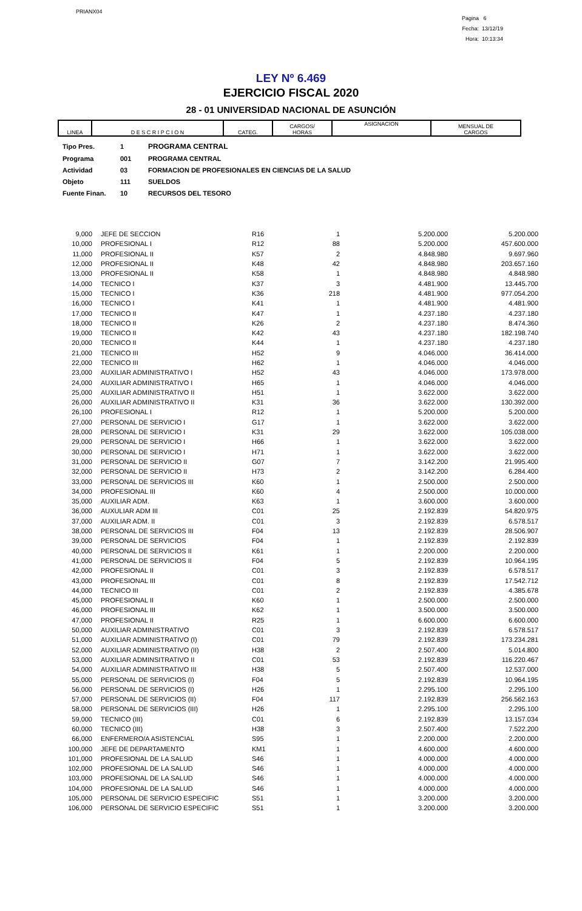PRIANX04
Pagina 6
Fecha: 13/12/19
Hora: 10:13:34
LEY Nº 6.469
EJERCICIO FISCAL 2020
28 - 01 UNIVERSIDAD NACIONAL DE ASUNCIÓN
| LINEA | D E S C R I P C I O N | CATEG. | CARGOS/ HORAS | ASIGNACION | MENSUAL DE CARGOS |
| Tipo Pres. | 1 | PROGRAMA CENTRAL |
| Programa | 001 | PROGRAMA CENTRAL |
| Actividad | 03 | FORMACION DE PROFESIONALES EN CIENCIAS DE LA SALUD |
| Objeto | 111 | SUELDOS |
| Fuente Finan. | 10 | RECURSOS DEL TESORO |
| 9,000 | JEFE DE SECCION | R16 | 1 | 5.200.000 | 5.200.000 |
| 10,000 | PROFESIONAL I | R12 | 88 | 5.200.000 | 457.600.000 |
| 11,000 | PROFESIONAL II | K57 | 2 | 4.848.980 | 9.697.960 |
| 12,000 | PROFESIONAL II | K48 | 42 | 4.848.980 | 203.657.160 |
| 13,000 | PROFESIONAL II | K58 | 1 | 4.848.980 | 4.848.980 |
| 14,000 | TECNICO I | K37 | 3 | 4.481.900 | 13.445.700 |
| 15,000 | TECNICO I | K36 | 218 | 4.481.900 | 977.054.200 |
| 16,000 | TECNICO I | K41 | 1 | 4.481.900 | 4.481.900 |
| 17,000 | TECNICO II | K47 | 1 | 4.237.180 | 4.237.180 |
| 18,000 | TECNICO II | K26 | 2 | 4.237.180 | 8.474.360 |
| 19,000 | TECNICO II | K42 | 43 | 4.237.180 | 182.198.740 |
| 20,000 | TECNICO II | K44 | 1 | 4.237.180 | 4.237.180 |
| 21,000 | TECNICO III | H52 | 9 | 4.046.000 | 36.414.000 |
| 22,000 | TECNICO III | H62 | 1 | 4.046.000 | 4.046.000 |
| 23,000 | AUXILIAR ADMINISTRATIVO I | H52 | 43 | 4.046.000 | 173.978.000 |
| 24,000 | AUXILIAR ADMINISTRATIVO I | H65 | 1 | 4.046.000 | 4.046.000 |
| 25,000 | AUXILIAR ADMINISTRATIVO II | H51 | 1 | 3.622.000 | 3.622.000 |
| 26,000 | AUXILIAR ADMINISTRATIVO II | K31 | 36 | 3.622.000 | 130.392.000 |
| 26,100 | PROFESIONAL I | R12 | 1 | 5.200.000 | 5.200.000 |
| 27,000 | PERSONAL DE SERVICIO I | G17 | 1 | 3.622.000 | 3.622.000 |
| 28,000 | PERSONAL DE SERVICIO I | K31 | 29 | 3.622.000 | 105.038.000 |
| 29,000 | PERSONAL DE SERVICIO I | H66 | 1 | 3.622.000 | 3.622.000 |
| 30,000 | PERSONAL DE SERVICIO I | H71 | 1 | 3.622.000 | 3.622.000 |
| 31,000 | PERSONAL DE SERVICIO II | G07 | 7 | 3.142.200 | 21.995.400 |
| 32,000 | PERSONAL DE SERVICIO II | H73 | 2 | 3.142.200 | 6.284.400 |
| 33,000 | PERSONAL DE SERVICIOS III | K60 | 1 | 2.500.000 | 2.500.000 |
| 34,000 | PROFESIONAL III | K60 | 4 | 2.500.000 | 10.000.000 |
| 35,000 | AUXILIAR ADM. | K63 | 1 | 3.600.000 | 3.600.000 |
| 36,000 | AUXULIAR ADM III | C01 | 25 | 2.192.839 | 54.820.975 |
| 37,000 | AUXILIAR ADM. II | C01 | 3 | 2.192.839 | 6.578.517 |
| 38,000 | PERSONAL DE SERVICIOS III | F04 | 13 | 2.192.839 | 28.506.907 |
| 39,000 | PERSONAL DE SERVICIOS | F04 | 1 | 2.192.839 | 2.192.839 |
| 40,000 | PERSONAL DE SERVICIOS II | K61 | 1 | 2.200.000 | 2.200.000 |
| 41,000 | PERSONAL DE SERVICIOS II | F04 | 5 | 2.192.839 | 10.964.195 |
| 42,000 | PROFESIONAL II | C01 | 3 | 2.192.839 | 6.578.517 |
| 43,000 | PROFESIONAL III | C01 | 8 | 2.192.839 | 17.542.712 |
| 44,000 | TECNICO III | C01 | 2 | 2.192.839 | 4.385.678 |
| 45,000 | PROFESIONAL II | K60 | 1 | 2.500.000 | 2.500.000 |
| 46,000 | PROFESIONAL III | K62 | 1 | 3.500.000 | 3.500.000 |
| 47,000 | PROFESIONAL II | R25 | 1 | 6.600.000 | 6.600.000 |
| 50,000 | AUXILIAR ADMINISTRATIVO | C01 | 3 | 2.192.839 | 6.578.517 |
| 51,000 | AUXILIAR ADMINISTRATIVO (I) | C01 | 79 | 2.192.839 | 173.234.281 |
| 52,000 | AUXILIAR ADMINISTRATIVO (II) | H38 | 2 | 2.507.400 | 5.014.800 |
| 53,000 | AUXILIAR ADMINSITRATIVO II | C01 | 53 | 2.192.839 | 116.220.467 |
| 54,000 | AUXILIAR ADMINISTRATIVO III | H38 | 5 | 2.507.400 | 12.537.000 |
| 55,000 | PERSONAL DE SERVICIOS (I) | F04 | 5 | 2.192.839 | 10.964.195 |
| 56,000 | PERSONAL DE SERVICIOS (I) | H26 | 1 | 2.295.100 | 2.295.100 |
| 57,000 | PERSONAL DE SERVICIOS (II) | F04 | 117 | 2.192.839 | 256.562.163 |
| 58,000 | PERSONAL DE SERVICIOS (III) | H26 | 1 | 2.295.100 | 2.295.100 |
| 59,000 | TECNICO (III) | C01 | 6 | 2.192.839 | 13.157.034 |
| 60,000 | TECNICO (III) | H38 | 3 | 2.507.400 | 7.522.200 |
| 66,000 | ENFERMERO/A ASISTENCIAL | S95 | 1 | 2.200.000 | 2.200.000 |
| 100,000 | JEFE DE DEPARTAMENTO | KM1 | 1 | 4.600.000 | 4.600.000 |
| 101,000 | PROFESIONAL DE LA SALUD | S46 | 1 | 4.000.000 | 4.000.000 |
| 102,000 | PROFESIONAL DE LA SALUD | S46 | 1 | 4.000.000 | 4.000.000 |
| 103,000 | PROFESIONAL DE LA SALUD | S46 | 1 | 4.000.000 | 4.000.000 |
| 104,000 | PROFESIONAL DE LA SALUD | S46 | 1 | 4.000.000 | 4.000.000 |
| 105,000 | PERSONAL DE SERVICIO ESPECIFIC | S51 | 1 | 3.200.000 | 3.200.000 |
| 106,000 | PERSONAL DE SERVICIO ESPECIFIC | S51 | 1 | 3.200.000 | 3.200.000 |